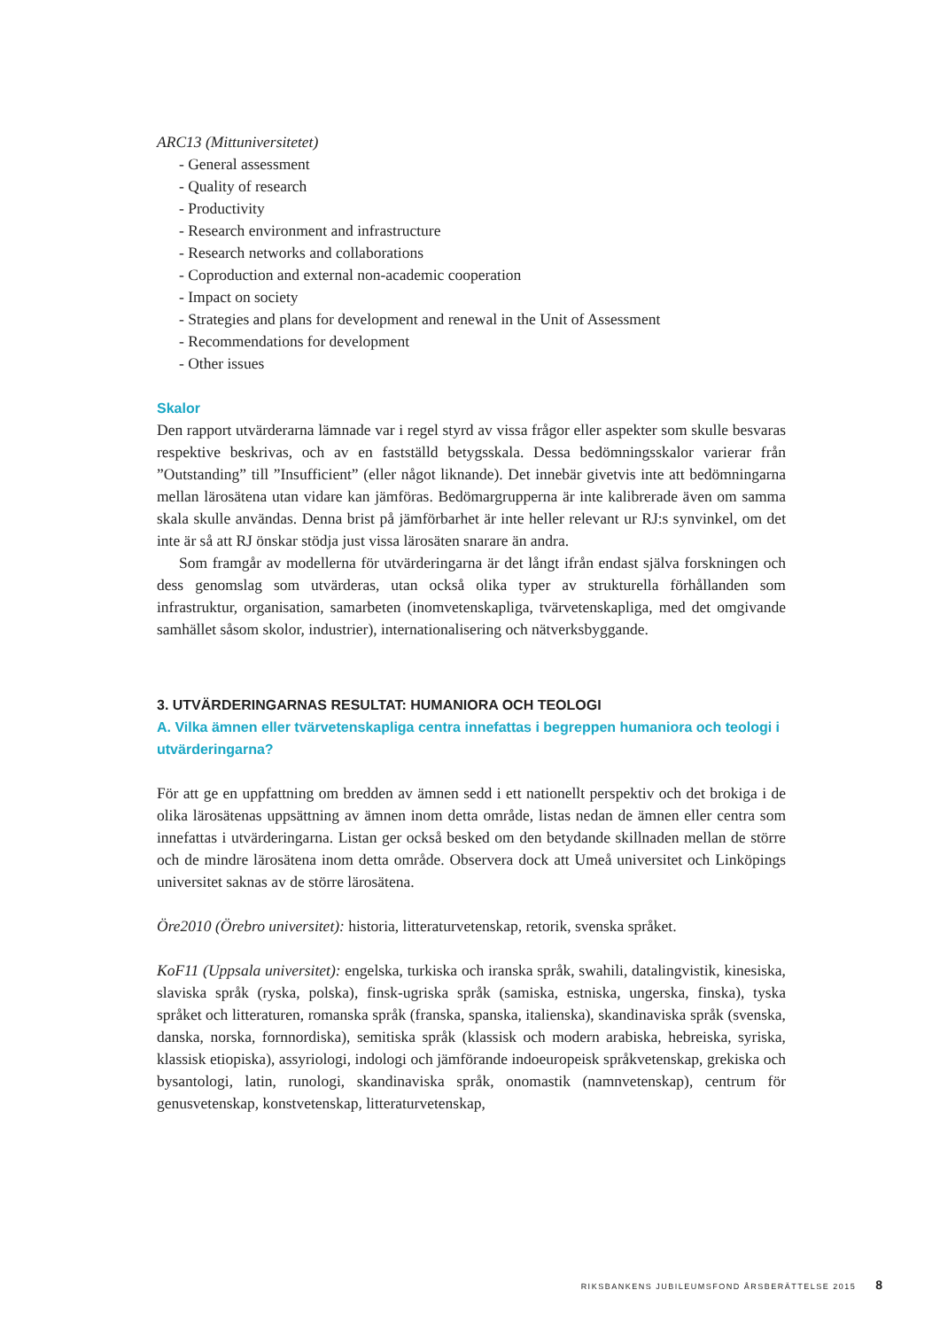ARC13 (Mittuniversitetet)
- General assessment
- Quality of research
- Productivity
- Research environment and infrastructure
- Research networks and collaborations
- Coproduction and external non-academic cooperation
- Impact on society
- Strategies and plans for development and renewal in the Unit of Assessment
- Recommendations for development
- Other issues
Skalor
Den rapport utvärderarna lämnade var i regel styrd av vissa frågor eller aspekter som skulle besvaras respektive beskrivas, och av en fastställd betygsskala. Dessa bedömningsskalor varierar från ”Outstanding” till ”Insufficient” (eller något liknande). Det innebär givetvis inte att bedömningarna mellan lärosätena utan vidare kan jämföras. Bedömargrupperna är inte kalibrerade även om samma skala skulle användas. Denna brist på jämförbarhet är inte heller relevant ur RJ:s synvinkel, om det inte är så att RJ önskar stödja just vissa lärosäten snarare än andra.
Som framgår av modellerna för utvärderingarna är det långt ifrån endast själva forskningen och dess genomslag som utvärderas, utan också olika typer av strukturella förhållanden som infrastruktur, organisation, samarbeten (inomvetenskapliga, tvärvetenskapliga, med det omgivande samhället såsom skolor, industrier), internationalisering och nätverksbyggande.
3. UTVÄRDERINGARNAS RESULTAT: HUMANIORA OCH TEOLOGI
A. Vilka ämnen eller tvärvetenskapliga centra innefattas i begreppen humaniora och teologi i utvärderingarna?
För att ge en uppfattning om bredden av ämnen sedd i ett nationellt perspektiv och det brokiga i de olika lärosätenas uppsättning av ämnen inom detta område, listas nedan de ämnen eller centra som innefattas i utvärderingarna. Listan ger också besked om den betydande skillnaden mellan de större och de mindre lärosätena inom detta område. Observera dock att Umeå universitet och Linköpings universitet saknas av de större lärosätena.
Öre2010 (Örebro universitet): historia, litteraturvetenskap, retorik, svenska språket.
KoF11 (Uppsala universitet): engelska, turkiska och iranska språk, swahili, datalingvistik, kinesiska, slaviska språk (ryska, polska), finsk-ugriska språk (samiska, estniska, ungerska, finska), tyska språket och litteraturen, romanska språk (franska, spanska, italienska), skandinaviska språk (svenska, danska, norska, fornnordiska), semitiska språk (klassisk och modern arabiska, hebreiska, syriska, klassisk etiopiska), assyriologi, indologi och jämförande indoeuropeisk språkvetenskap, grekiska och bysantologi, latin, runologi, skandinaviska språk, onomastik (namnvetenskap), centrum för genusvetenskap, konstvetenskap, litteraturvetenskap,
RIKSBANKENS JUBILEUMSFOND ÅRSBERÄTTELSE 2015 8